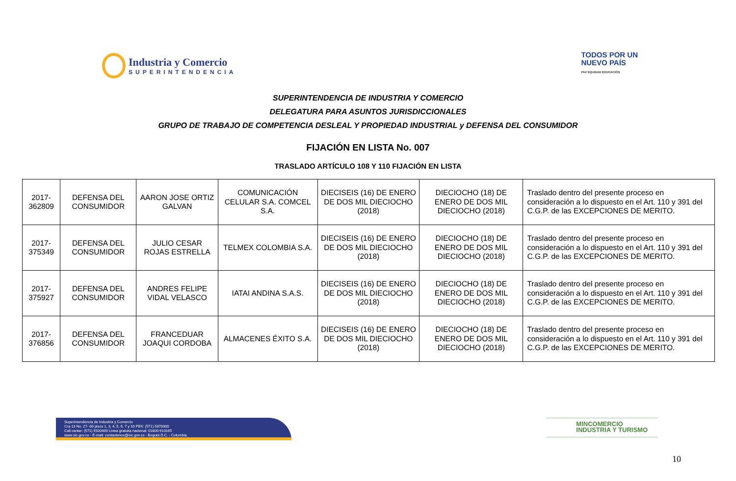Industria y Comercio
SUPERINTENDENCIA
TODOS POR UN
NUEVO PAÍS
PAZ EQUIDAD EDUCACIÓN
SUPERINTENDENCIA DE INDUSTRIA Y COMERCIO
DELEGATURA PARA ASUNTOS JURISDICCIONALES
GRUPO DE TRABAJO DE COMPETENCIA DESLEAL Y PROPIEDAD INDUSTRIAL y DEFENSA DEL CONSUMIDOR
FIJACIÓN EN LISTA No. 007
TRASLADO ARTÍCULO 108 Y 110 FIJACIÓN EN LISTA
| 2017-362809 | DEFENSA DEL CONSUMIDOR | AARON JOSE ORTIZ GALVAN | COMUNICACIÓN CELULAR S.A. COMCEL S.A. | DIECISEIS (16) DE ENERO DE DOS MIL DIECIOCHO (2018) | DIECIOCHO (18) DE ENERO DE DOS MIL DIECIOCHO (2018) | Traslado dentro del presente proceso en consideración a lo dispuesto en el Art. 110 y 391 del C.G.P. de las EXCEPCIONES DE MERITO. |
| 2017-375349 | DEFENSA DEL CONSUMIDOR | JULIO CESAR ROJAS ESTRELLA | TELMEX COLOMBIA S.A. | DIECISEIS (16) DE ENERO DE DOS MIL DIECIOCHO (2018) | DIECIOCHO (18) DE ENERO DE DOS MIL DIECIOCHO (2018) | Traslado dentro del presente proceso en consideración a lo dispuesto en el Art. 110 y 391 del C.G.P. de las EXCEPCIONES DE MERITO. |
| 2017-375927 | DEFENSA DEL CONSUMIDOR | ANDRES FELIPE VIDAL VELASCO | IATAI ANDINA S.A.S. | DIECISEIS (16) DE ENERO DE DOS MIL DIECIOCHO (2018) | DIECIOCHO (18) DE ENERO DE DOS MIL DIECIOCHO (2018) | Traslado dentro del presente proceso en consideración a lo dispuesto en el Art. 110 y 391 del C.G.P. de las EXCEPCIONES DE MERITO. |
| 2017-376856 | DEFENSA DEL CONSUMIDOR | FRANCEDUAR JOAQUI CORDOBA | ALMACENES ÉXITO S.A. | DIECISEIS (16) DE ENERO DE DOS MIL DIECIOCHO (2018) | DIECIOCHO (18) DE ENERO DE DOS MIL DIECIOCHO (2018) | Traslado dentro del presente proceso en consideración a lo dispuesto en el Art. 110 y 391 del C.G.P. de las EXCEPCIONES DE MERITO. |
Superintendencia de Industria y Comercio
Cra 13 No. 27- 00 pisos 1, 3, 4, 5, 6, 7 y 10 PBX: (571) 5870000
Call center: (571) 5920400 Línea gratuita nacional: 01800-910165
www.sic.gov.co - E-mail: contactenos@sic.gov.co - Bogotá D.C. - Colombia.
MINCOMERCIO
INDUSTRIA Y TURISMO
10